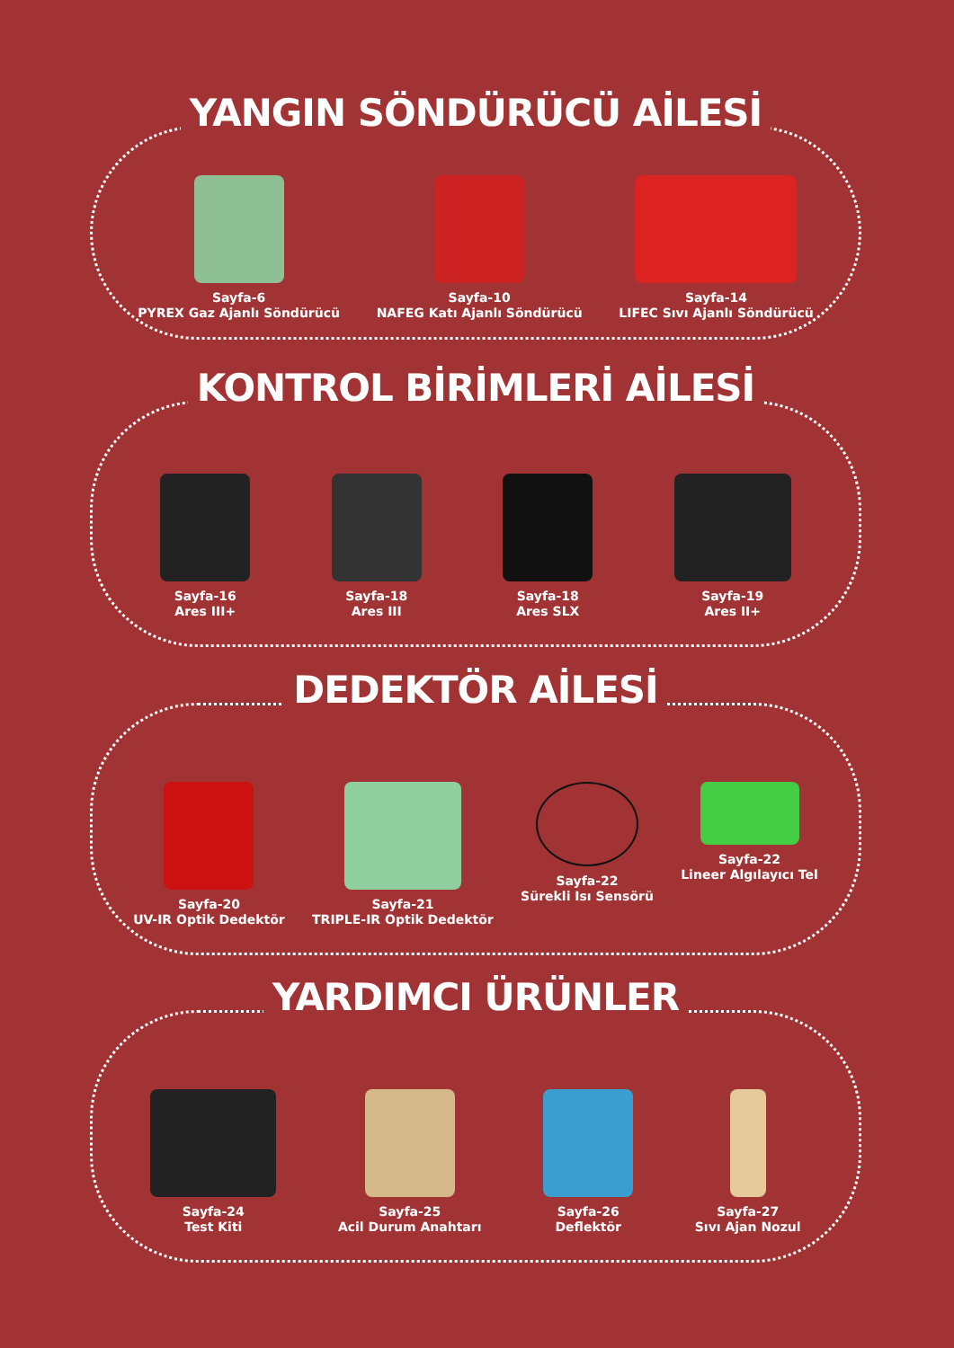YANGIN SÖNDÜRÜCÜ AİLESİ
Sayfa-6
PYREX Gaz Ajanlı Söndürücü
Sayfa-10
NAFEG Katı Ajanlı Söndürücü
Sayfa-14
LIFEC Sıvı Ajanlı Söndürücü
KONTROL BİRİMLERİ AİLESİ
Sayfa-16
Ares III+
Sayfa-18
Ares III
Sayfa-18
Ares SLX
Sayfa-19
Ares II+
DEDEKTÖR AİLESİ
Sayfa-20
UV-IR Optik Dedektör
Sayfa-21
TRIPLE-IR Optik Dedektör
Sayfa-22
Sürekli Isı Sensörü
Sayfa-22
Lineer Algılayıcı Tel
YARDIMCI ÜRÜNLER
Sayfa-24
Test Kiti
Sayfa-25
Acil Durum Anahtarı
Sayfa-26
Deflektör
Sayfa-27
Sıvı Ajan Nozul